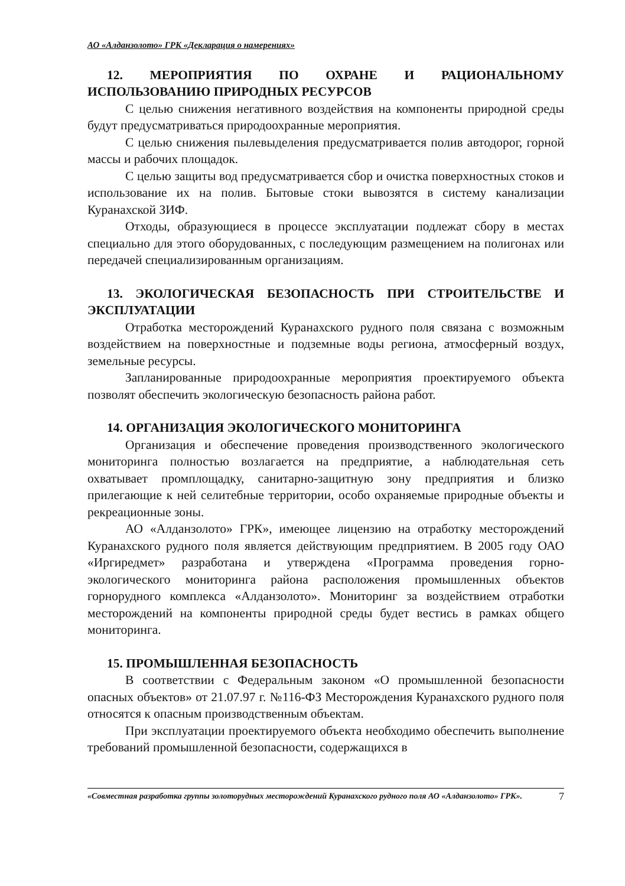АО «Алданзолото» ГРК «Декларация о намерениях»
12. МЕРОПРИЯТИЯ ПО ОХРАНЕ И РАЦИОНАЛЬНОМУ ИСПОЛЬЗОВАНИЮ ПРИРОДНЫХ РЕСУРСОВ
С целью снижения негативного воздействия на компоненты природной среды будут предусматриваться природоохранные мероприятия.
С целью снижения пылевыделения предусматривается полив автодорог, горной массы и рабочих площадок.
С целью защиты вод предусматривается сбор и очистка поверхностных стоков и использование их на полив. Бытовые стоки вывозятся в систему канализации Куранахской ЗИФ.
Отходы, образующиеся в процессе эксплуатации подлежат сбору в местах специально для этого оборудованных, с последующим размещением на полигонах или передачей специализированным организациям.
13. ЭКОЛОГИЧЕСКАЯ БЕЗОПАСНОСТЬ ПРИ СТРОИТЕЛЬСТВЕ И ЭКСПЛУАТАЦИИ
Отработка месторождений Куранахского рудного поля связана с возможным воздействием на поверхностные и подземные воды региона, атмосферный воздух, земельные ресурсы.
Запланированные природоохранные мероприятия проектируемого объекта позволят обеспечить экологическую безопасность района работ.
14. ОРГАНИЗАЦИЯ ЭКОЛОГИЧЕСКОГО МОНИТОРИНГА
Организация и обеспечение проведения производственного экологического мониторинга полностью возлагается на предприятие, а наблюдательная сеть охватывает промплощадку, санитарно-защитную зону предприятия и близко прилегающие к ней селитебные территории, особо охраняемые природные объекты и рекреационные зоны.
АО «Алданзолото» ГРК», имеющее лицензию на отработку месторождений Куранахского рудного поля является действующим предприятием. В 2005 году ОАО «Иргиредмет» разработана и утверждена «Программа проведения горно-экологического мониторинга района расположения промышленных объектов горнорудного комплекса «Алданзолото». Мониторинг за воздействием отработки месторождений на компоненты природной среды будет вестись в рамках общего мониторинга.
15. ПРОМЫШЛЕННАЯ БЕЗОПАСНОСТЬ
В соответствии с Федеральным законом «О промышленной безопасности опасных объектов» от 21.07.97 г. №116-ФЗ Месторождения Куранахского рудного поля относятся к опасным производственным объектам.
При эксплуатации проектируемого объекта необходимо обеспечить выполнение требований промышленной безопасности, содержащихся в
«Совместная разработка группы золоторудных месторождений Куранахского рудного поля АО «Алданзолото» ГРК».
7